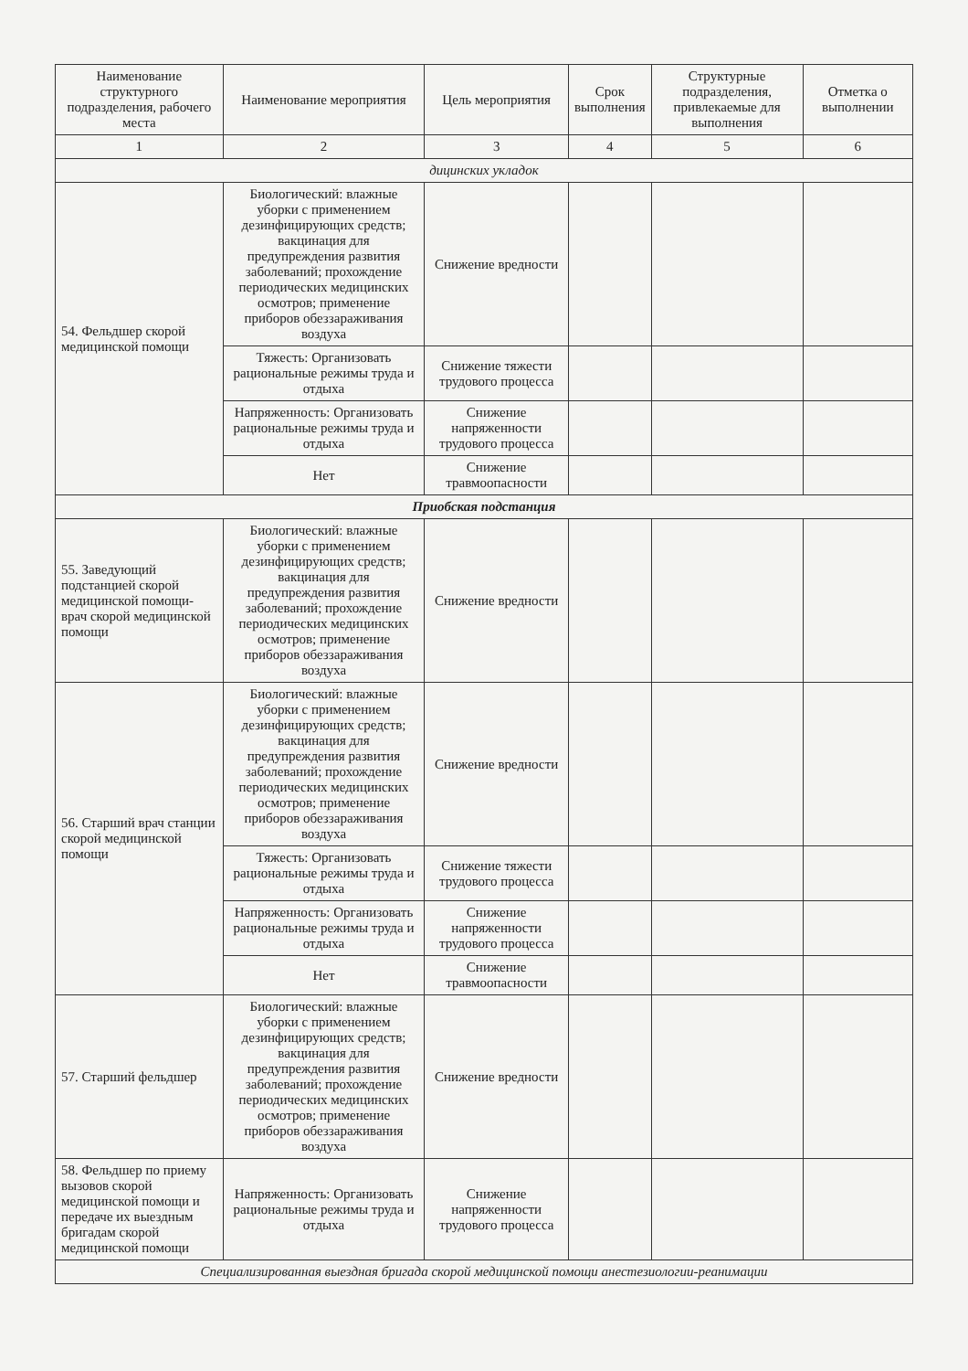| Наименование структурного подразделения, рабочего места | Наименование мероприятия | Цель мероприятия | Срок выполнения | Структурные подразделения, привлекаемые для выполнения | Отметка о выполнении |
| --- | --- | --- | --- | --- | --- |
| 1 | 2 | 3 | 4 | 5 | 6 |
| дицинских укладок | | | | | |
| 54. Фельдшер скорой медицинской помощи | Биологический: влажные уборки с применением дезинфицирующих средств; вакцинация для предупреждения развития заболеваний; прохождение периодических медицинских осмотров; применение приборов обеззараживания воздуха | Снижение вредности | | | |
| | Тяжесть: Организовать рациональные режимы труда и отдыха | Снижение тяжести трудового процесса | | | |
| | Напряженность: Организовать рациональные режимы труда и отдыха | Снижение напряженности трудового процесса | | | |
| | Нет | Снижение травмоопасности | | | |
| Приобская подстанция | | | | | |
| 55. Заведующий подстанцией скорой медицинской помощи-врач скорой медицинской помощи | Биологический: влажные уборки с применением дезинфицирующих средств; вакцинация для предупреждения развития заболеваний; прохождение периодических медицинских осмотров; применение приборов обеззараживания воздуха | Снижение вредности | | | |
| 56. Старший врач станции скорой медицинской помощи | Биологический: влажные уборки с применением дезинфицирующих средств; вакцинация для предупреждения развития заболеваний; прохождение периодических медицинских осмотров; применение приборов обеззараживания воздуха | Снижение вредности | | | |
| | Тяжесть: Организовать рациональные режимы труда и отдыха | Снижение тяжести трудового процесса | | | |
| | Напряженность: Организовать рациональные режимы труда и отдыха | Снижение напряженности трудового процесса | | | |
| | Нет | Снижение травмоопасности | | | |
| 57. Старший фельдшер | Биологический: влажные уборки с применением дезинфицирующих средств; вакцинация для предупреждения развития заболеваний; прохождение периодических медицинских осмотров; применение приборов обеззараживания воздуха | Снижение вредности | | | |
| 58. Фельдшер по приему вызовов скорой медицинской помощи и передаче их выездным бригадам скорой медицинской помощи | Напряженность: Организовать рациональные режимы труда и отдыха | Снижение напряженности трудового процесса | | | |
| Специализированная выездная бригада скорой медицинской помощи анестезиологии-реанимации | | | | | |